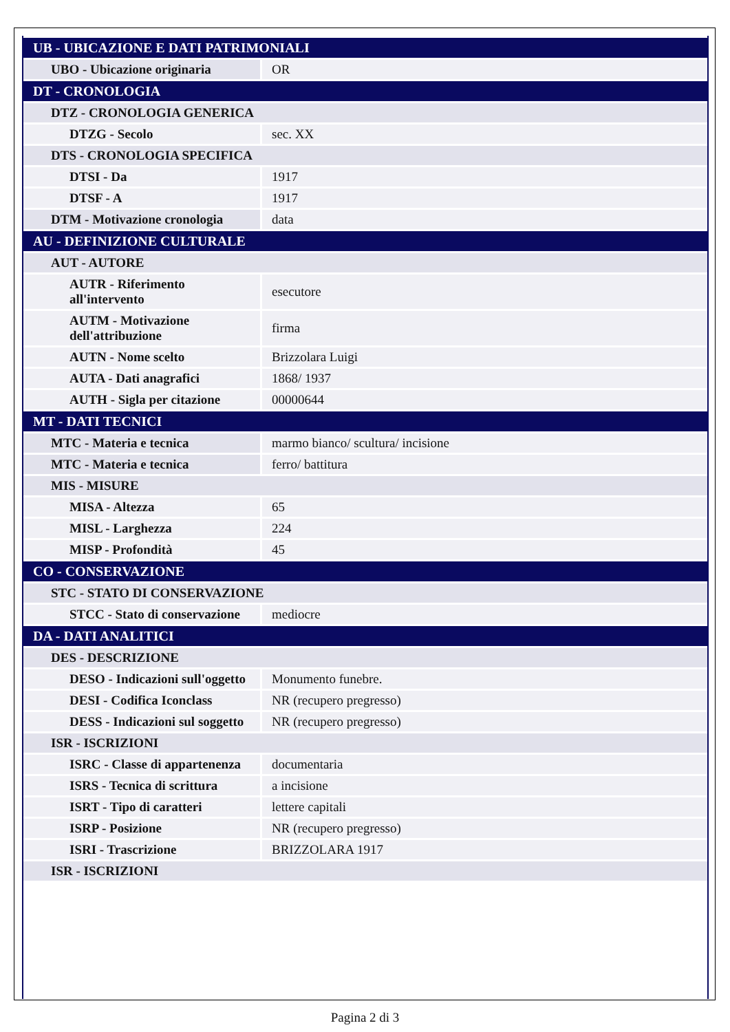| UB - UBICAZIONE E DATI PATRIMONIALI | |
| --- | --- |
| UBO - Ubicazione originaria | OR |
| DT - CRONOLOGIA | |
| DTZ - CRONOLOGIA GENERICA | |
| DTZG - Secolo | sec. XX |
| DTS - CRONOLOGIA SPECIFICA | |
| DTSI - Da | 1917 |
| DTSF - A | 1917 |
| DTM - Motivazione cronologia | data |
| AU - DEFINIZIONE CULTURALE | |
| AUT - AUTORE | |
| AUTR - Riferimento all'intervento | esecutore |
| AUTM - Motivazione dell'attribuzione | firma |
| AUTN - Nome scelto | Brizzolara Luigi |
| AUTA - Dati anagrafici | 1868/ 1937 |
| AUTH - Sigla per citazione | 00000644 |
| MT - DATI TECNICI | |
| MTC - Materia e tecnica | marmo bianco/ scultura/ incisione |
| MTC - Materia e tecnica | ferro/ battitura |
| MIS - MISURE | |
| MISA - Altezza | 65 |
| MISL - Larghezza | 224 |
| MISP - Profondità | 45 |
| CO - CONSERVAZIONE | |
| STC - STATO DI CONSERVAZIONE | |
| STCC - Stato di conservazione | mediocre |
| DA - DATI ANALITICI | |
| DES - DESCRIZIONE | |
| DESO - Indicazioni sull'oggetto | Monumento funebre. |
| DESI - Codifica Iconclass | NR (recupero pregresso) |
| DESS - Indicazioni sul soggetto | NR (recupero pregresso) |
| ISR - ISCRIZIONI | |
| ISRC - Classe di appartenenza | documentaria |
| ISRS - Tecnica di scrittura | a incisione |
| ISRT - Tipo di caratteri | lettere capitali |
| ISRP - Posizione | NR (recupero pregresso) |
| ISRI - Trascrizione | BRIZZOLARA 1917 |
| ISR - ISCRIZIONI | |
Pagina 2 di 3